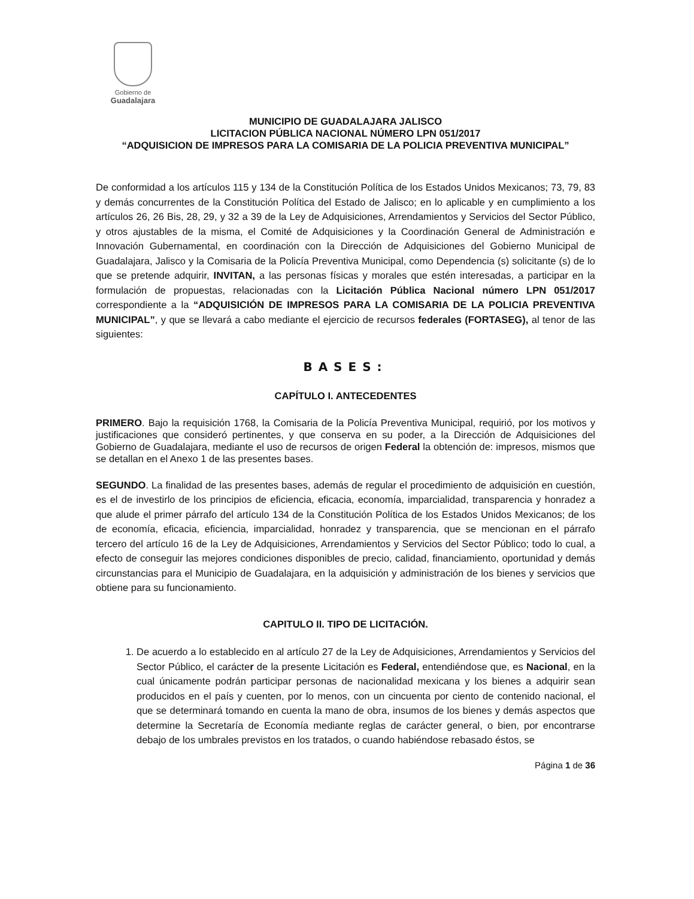Gobierno de
Guadalajara
MUNICIPIO DE GUADALAJARA JALISCO
LICITACION PÚBLICA NACIONAL NÚMERO LPN 051/2017
“ADQUISICION DE IMPRESOS PARA LA COMISARIA DE LA POLICIA PREVENTIVA MUNICIPAL”
De conformidad a los artículos 115 y 134 de la Constitución Política de los Estados Unidos Mexicanos; 73, 79, 83 y demás concurrentes de la Constitución Política del Estado de Jalisco; en lo aplicable y en cumplimiento a los artículos 26, 26 Bis, 28, 29, y 32 a 39 de la Ley de Adquisiciones, Arrendamientos y Servicios del Sector Público, y otros ajustables de la misma, el Comité de Adquisiciones y la Coordinación General de Administración e Innovación Gubernamental, en coordinación con la Dirección de Adquisiciones del Gobierno Municipal de Guadalajara, Jalisco y la Comisaria de la Policía Preventiva Municipal, como Dependencia (s) solicitante (s) de lo que se pretende adquirir, INVITAN, a las personas físicas y morales que estén interesadas, a participar en la formulación de propuestas, relacionadas con la Licitación Pública Nacional número LPN 051/2017 correspondiente a la “ADQUISICIÓN DE IMPRESOS PARA LA COMISARIA DE LA POLICIA PREVENTIVA MUNICIPAL”, y que se llevará a cabo mediante el ejercicio de recursos federales (FORTASEG), al tenor de las siguientes:
BASES:
CAPÍTULO I. ANTECEDENTES
PRIMERO. Bajo la requisición 1768, la Comisaria de la Policía Preventiva Municipal, requirió, por los motivos y justificaciones que consideró pertinentes, y que conserva en su poder, a la Dirección de Adquisiciones del Gobierno de Guadalajara, mediante el uso de recursos de origen Federal la obtención de: impresos, mismos que se detallan en el Anexo 1 de las presentes bases.
SEGUNDO. La finalidad de las presentes bases, además de regular el procedimiento de adquisición en cuestión, es el de investirlo de los principios de eficiencia, eficacia, economía, imparcialidad, transparencia y honradez a que alude el primer párrafo del artículo 134 de la Constitución Política de los Estados Unidos Mexicanos; de los de economía, eficacia, eficiencia, imparcialidad, honradez y transparencia, que se mencionan en el párrafo tercero del artículo 16 de la Ley de Adquisiciones, Arrendamientos y Servicios del Sector Público; todo lo cual, a efecto de conseguir las mejores condiciones disponibles de precio, calidad, financiamiento, oportunidad y demás circunstancias para el Municipio de Guadalajara, en la adquisición y administración de los bienes y servicios que obtiene para su funcionamiento.
CAPITULO II. TIPO DE LICITACIÓN.
1. De acuerdo a lo establecido en al artículo 27 de la Ley de Adquisiciones, Arrendamientos y Servicios del Sector Público, el carácter de la presente Licitación es Federal, entendiéndose que, es Nacional, en la cual únicamente podrán participar personas de nacionalidad mexicana y los bienes a adquirir sean producidos en el país y cuenten, por lo menos, con un cincuenta por ciento de contenido nacional, el que se determinará tomando en cuenta la mano de obra, insumos de los bienes y demás aspectos que determine la Secretaría de Economía mediante reglas de carácter general, o bien, por encontrarse debajo de los umbrales previstos en los tratados, o cuando habiéndose rebasado éstos, se
Página 1 de 36